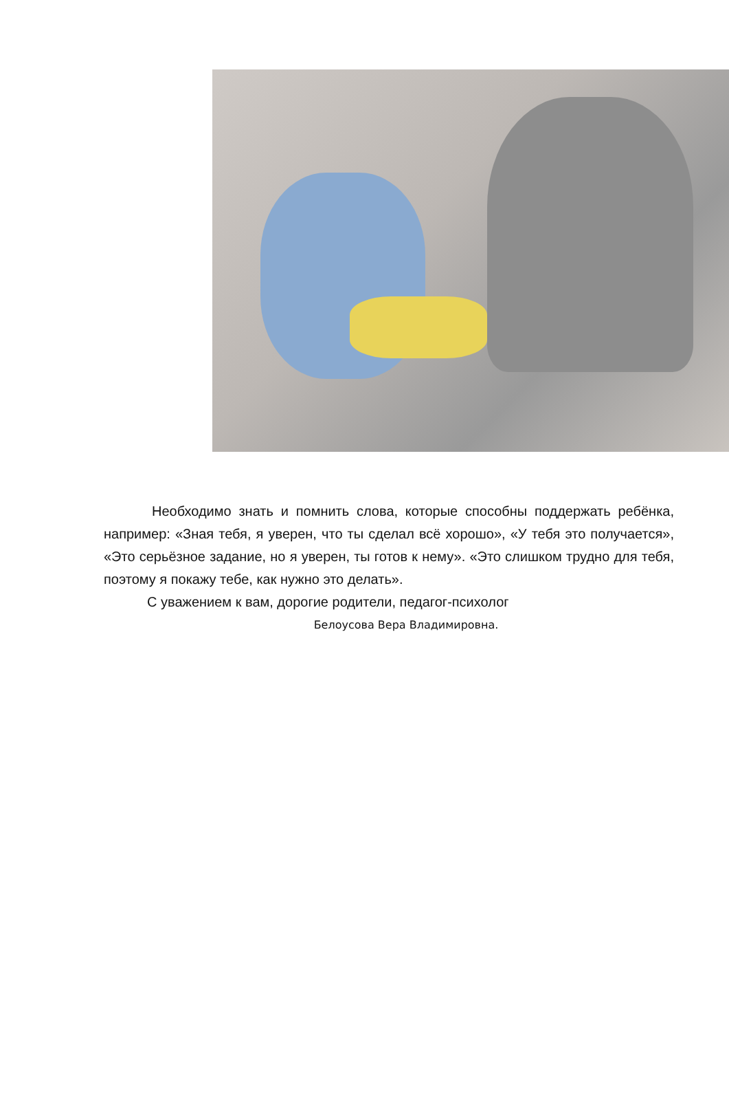Необходимо знать и помнить слова, которые способны поддержать ребёнка, например: «Зная тебя, я уверен, что ты сделал всё хорошо», «У тебя это получается», «Это серьёзное задание, но я уверен, ты готов к нему». «Это слишком трудно для тебя, поэтому я покажу тебе, как нужно это делать».
С уважением к вам, дорогие родители, педагог-психолог
Белоусова Вера Владимировна.